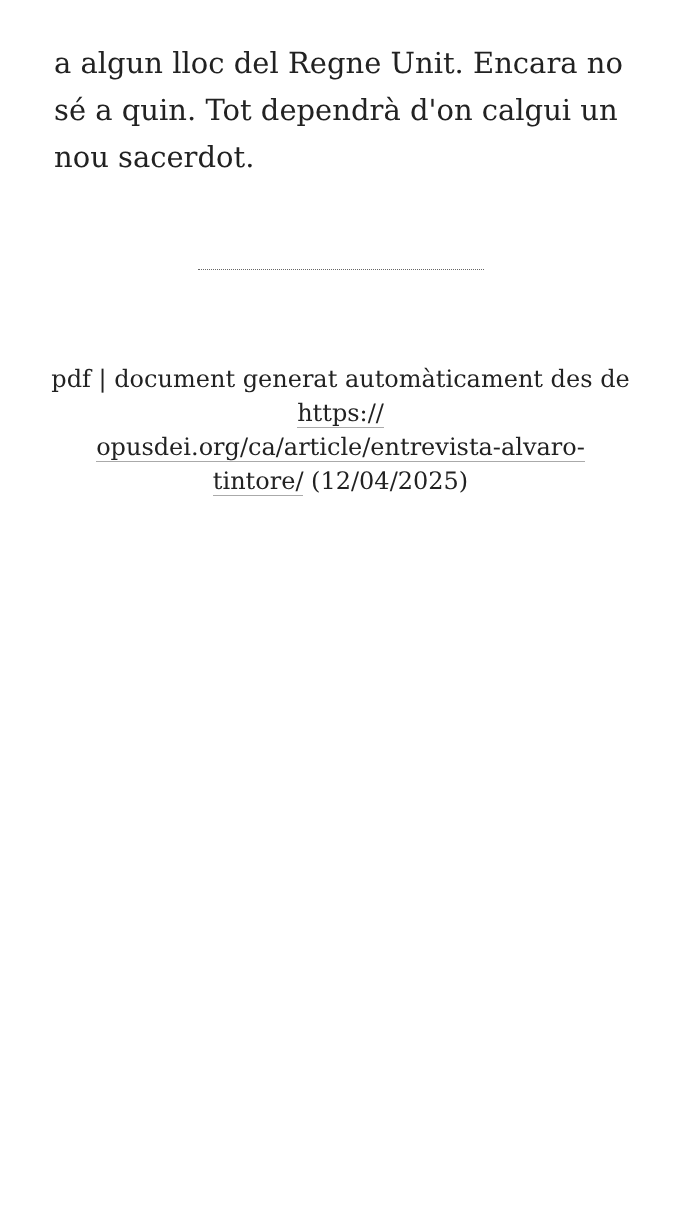a algun lloc del Regne Unit. Encara no sé a quin. Tot dependrà d'on calgui un nou sacerdot.
pdf | document generat automàticament des de https://
opusdei.org/ca/article/entrevista-alvaro-
tintore/ (12/04/2025)